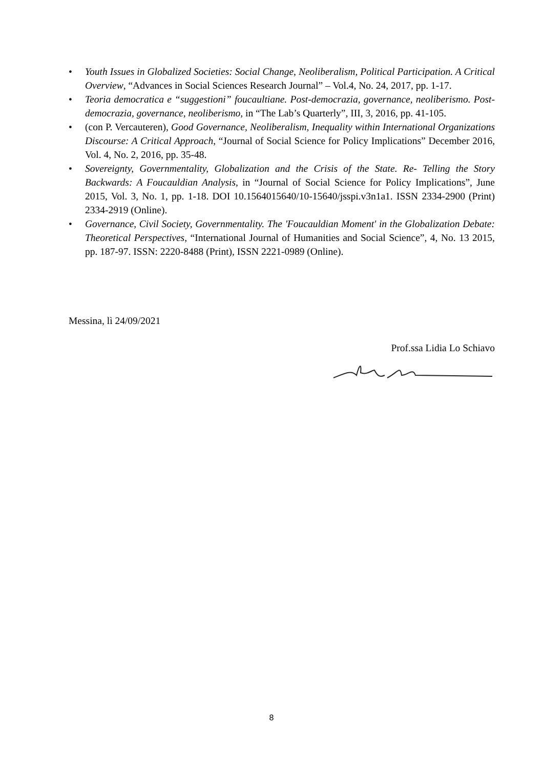• Youth Issues in Globalized Societies: Social Change, Neoliberalism, Political Participation. A Critical Overview, “Advances in Social Sciences Research Journal” – Vol.4, No. 24, 2017, pp. 1-17.
• Teoria democratica e “suggestioni” foucaultiane. Post-democrazia, governance, neoliberismo. Post-democrazia, governance, neoliberismo, in “The Lab’s Quarterly”, III, 3, 2016, pp. 41-105.
• (con P. Vercauteren), Good Governance, Neoliberalism, Inequality within International Organizations Discourse: A Critical Approach, “Journal of Social Science for Policy Implications” December 2016, Vol. 4, No. 2, 2016, pp. 35-48.
• Sovereignty, Governmentality, Globalization and the Crisis of the State. Re- Telling the Story Backwards: A Foucauldian Analysis, in “Journal of Social Science for Policy Implications”, June 2015, Vol. 3, No. 1, pp. 1-18. DOI 10.1564015640/10-15640/jsspi.v3n1a1. ISSN 2334-2900 (Print) 2334-2919 (Online).
• Governance, Civil Society, Governmentality. The 'Foucauldian Moment' in the Globalization Debate: Theoretical Perspectives, “International Journal of Humanities and Social Science”, 4, No. 13 2015, pp. 187-97. ISSN: 2220-8488 (Print), ISSN 2221-0989 (Online).
Messina, lì 24/09/2021
Prof.ssa Lidia Lo Schiavo
8